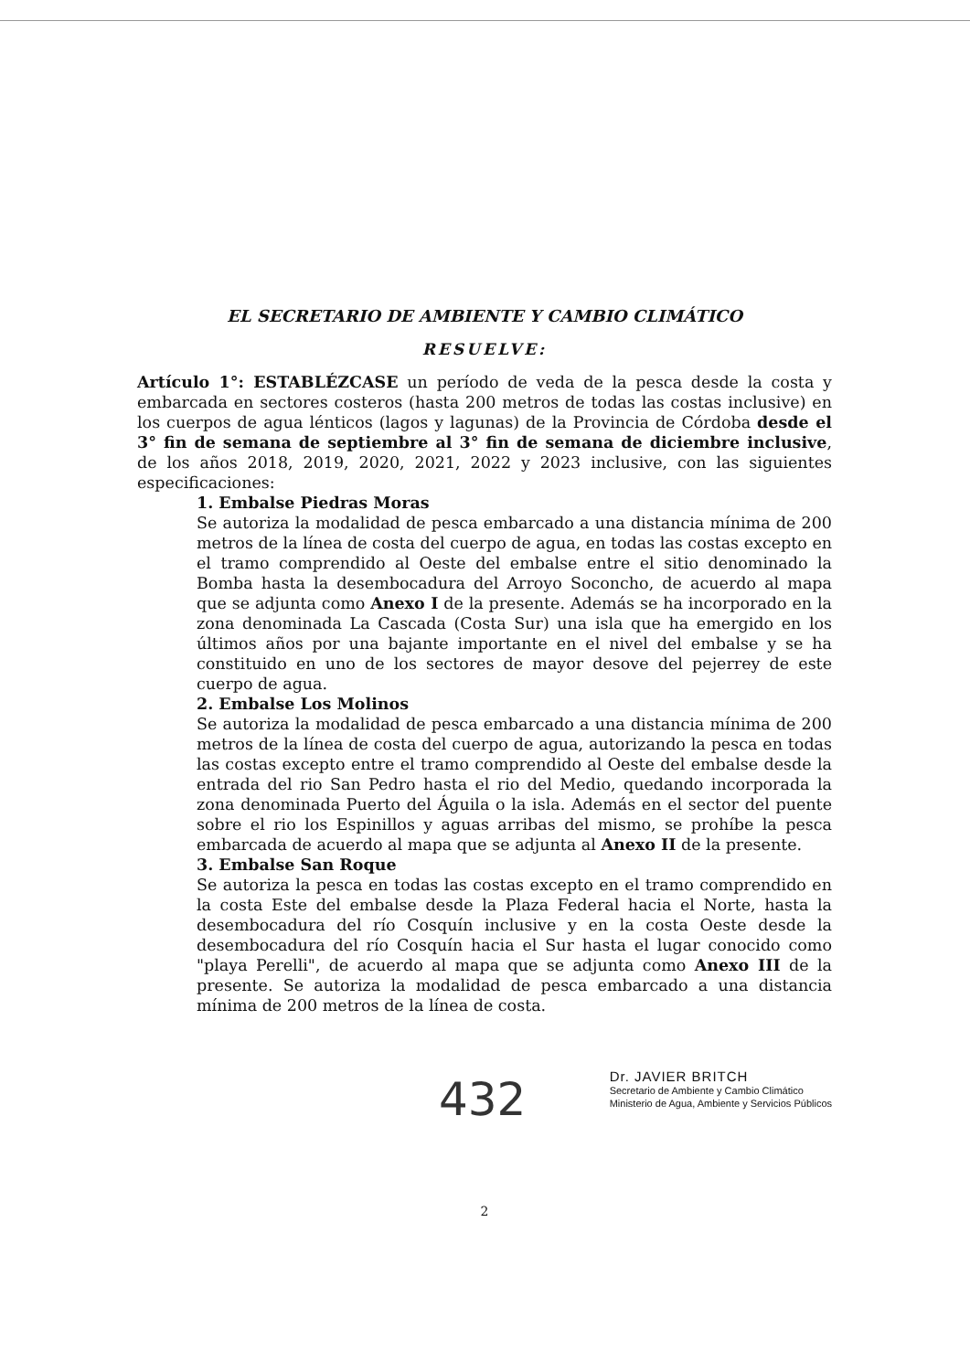EL SECRETARIO DE AMBIENTE Y CAMBIO CLIMÁTICO
RESUELVE:
Artículo 1°: ESTABLÉZCASE un período de veda de la pesca desde la costa y embarcada en sectores costeros (hasta 200 metros de todas las costas inclusive) en los cuerpos de agua lénticos (lagos y lagunas) de la Provincia de Córdoba desde el 3° fin de semana de septiembre al 3° fin de semana de diciembre inclusive, de los años 2018, 2019, 2020, 2021, 2022 y 2023 inclusive, con las siguientes especificaciones:
1. Embalse Piedras Moras
Se autoriza la modalidad de pesca embarcado a una distancia mínima de 200 metros de la línea de costa del cuerpo de agua, en todas las costas excepto en el tramo comprendido al Oeste del embalse entre el sitio denominado la Bomba hasta la desembocadura del Arroyo Soconcho, de acuerdo al mapa que se adjunta como Anexo I de la presente. Además se ha incorporado en la zona denominada La Cascada (Costa Sur) una isla que ha emergido en los últimos años por una bajante importante en el nivel del embalse y se ha constituido en uno de los sectores de mayor desove del pejerrey de este cuerpo de agua.
2. Embalse Los Molinos
Se autoriza la modalidad de pesca embarcado a una distancia mínima de 200 metros de la línea de costa del cuerpo de agua, autorizando la pesca en todas las costas excepto entre el tramo comprendido al Oeste del embalse desde la entrada del rio San Pedro hasta el rio del Medio, quedando incorporada la zona denominada Puerto del Águila o la isla. Además en el sector del puente sobre el rio los Espinillos y aguas arribas del mismo, se prohíbe la pesca embarcada de acuerdo al mapa que se adjunta al Anexo II de la presente.
3. Embalse San Roque
Se autoriza la pesca en todas las costas excepto en el tramo comprendido en la costa Este del embalse desde la Plaza Federal hacia el Norte, hasta la desembocadura del río Cosquín inclusive y en la costa Oeste desde la desembocadura del río Cosquín hacia el Sur hasta el lugar conocido como "playa Perelli", de acuerdo al mapa que se adjunta como Anexo III de la presente. Se autoriza la modalidad de pesca embarcado a una distancia mínima de 200 metros de la línea de costa.
432
Dr. JAVIER BRITCH
Secretario de Ambiente y Cambio Climático
Ministerio de Agua, Ambiente y Servicios Públicos
2